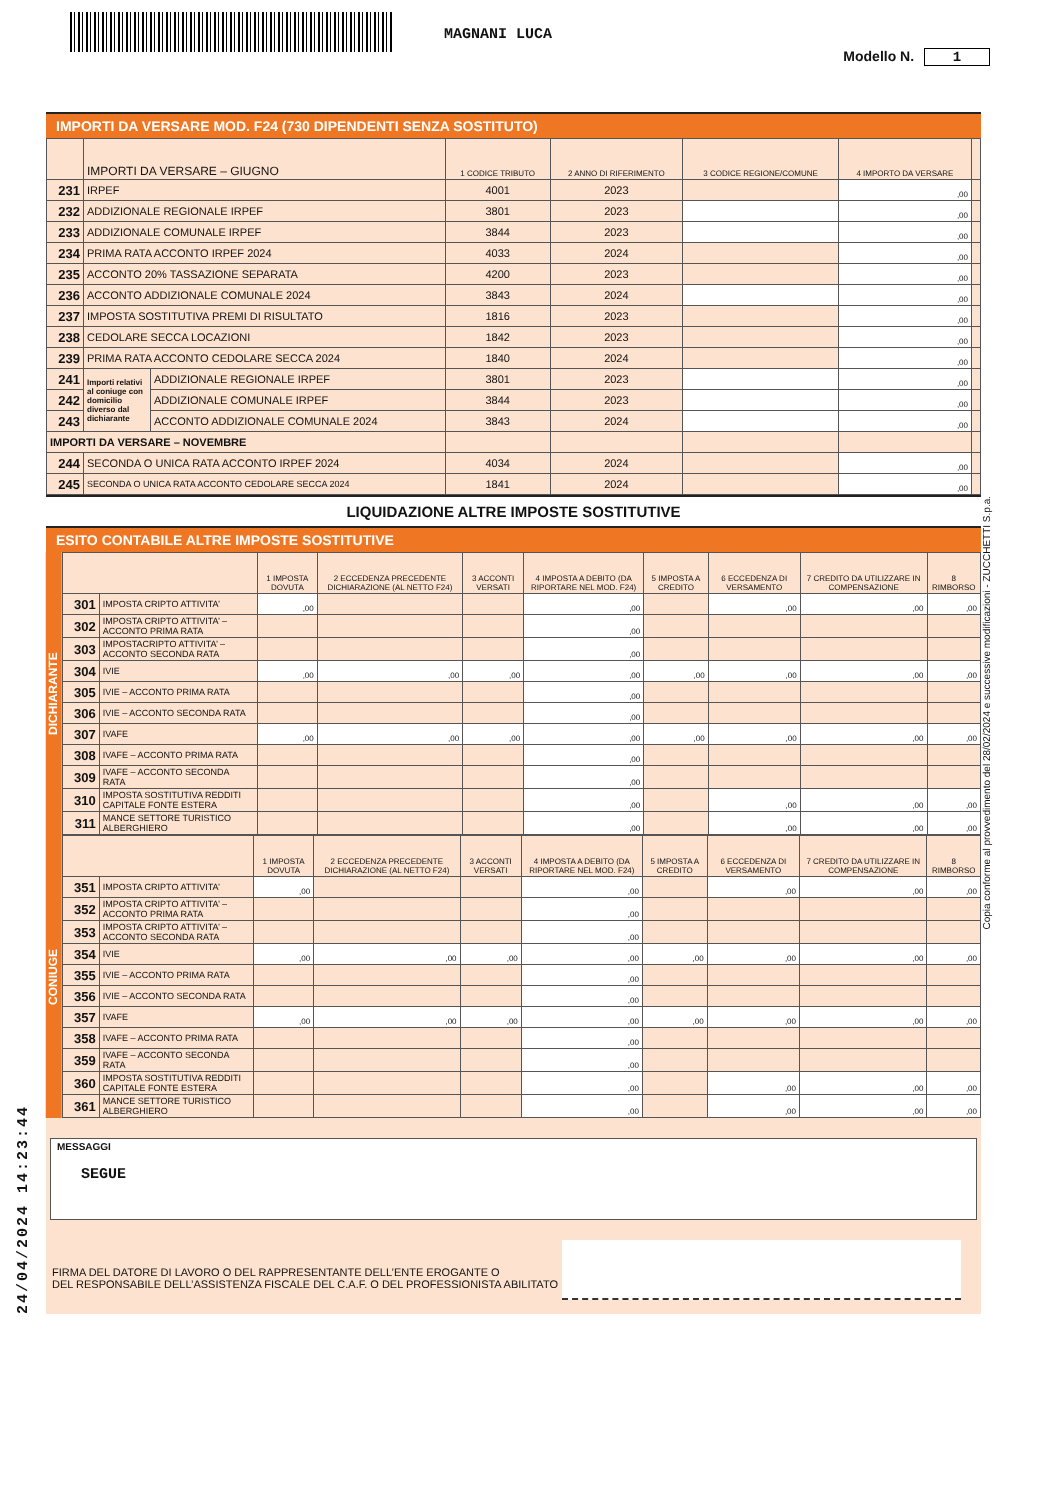MAGNANI LUCA
Modello N. 1
24/04/2024 14:23:44
IMPORTI DA VERSARE MOD. F24 (730 DIPENDENTI SENZA SOSTITUTO)
| | IMPORTI DA VERSARE – GIUGNO | | 1 CODICE TRIBUTO | 2 ANNO DI RIFERIMENTO | 3 CODICE REGIONE/COMUNE | 4 IMPORTO DA VERSARE | |
| --- | --- | --- | --- | --- | --- | --- | --- |
| 231 | IRPEF | | 4001 | 2023 | | ,00 | |
| 232 | ADDIZIONALE REGIONALE IRPEF | | 3801 | 2023 | | ,00 | |
| 233 | ADDIZIONALE COMUNALE IRPEF | | 3844 | 2023 | | ,00 | |
| 234 | PRIMA RATA ACCONTO IRPEF 2024 | | 4033 | 2024 | | ,00 | |
| 235 | ACCONTO 20% TASSAZIONE SEPARATA | | 4200 | 2023 | | ,00 | |
| 236 | ACCONTO ADDIZIONALE COMUNALE 2024 | | 3843 | 2024 | | ,00 | |
| 237 | IMPOSTA SOSTITUTIVA PREMI DI RISULTATO | | 1816 | 2023 | | ,00 | |
| 238 | CEDOLARE SECCA LOCAZIONI | | 1842 | 2023 | | ,00 | |
| 239 | PRIMA RATA ACCONTO CEDOLARE SECCA 2024 | | 1840 | 2024 | | ,00 | |
| 241 | Importi relativi al coniuge con domicilio diverso dal dichiarante | ADDIZIONALE REGIONALE IRPEF | 3801 | 2023 | | ,00 | |
| 242 | | ADDIZIONALE COMUNALE IRPEF | 3844 | 2023 | | ,00 | |
| 243 | | ACCONTO ADDIZIONALE COMUNALE 2024 | 3843 | 2024 | | ,00 | |
| IMPORTI DA VERSARE – NOVEMBRE | | | | | | | |
| 244 | SECONDA O UNICA RATA ACCONTO IRPEF 2024 | | 4034 | 2024 | | ,00 | |
| 245 | SECONDA O UNICA RATA ACCONTO CEDOLARE SECCA 2024 | | 1841 | 2024 | | ,00 | |
LIQUIDAZIONE ALTRE IMPOSTE SOSTITUTIVE
ESITO CONTABILE ALTRE IMPOSTE SOSTITUTIVE
DICHIARANTE
| | | 1 IMPOSTA DOVUTA | 2 ECCEDENZA PRECEDENTE DICHIARAZIONE (AL NETTO F24) | 3 ACCONTI VERSATI | 4 IMPOSTA A DEBITO (DA RIPORTARE NEL MOD. F24) | 5 IMPOSTA A CREDITO | 6 ECCEDENZA DI VERSAMENTO | 7 CREDITO DA UTILIZZARE IN COMPENSAZIONE | 8 RIMBORSO |
| --- | --- | --- | --- | --- | --- | --- | --- | --- | --- |
| 301 | IMPOSTA CRIPTO ATTIVITA’ | ,00 | | | ,00 | | ,00 | ,00 | ,00 |
| 302 | IMPOSTA CRIPTO ATTIVITA’ – ACCONTO PRIMA RATA | | | | ,00 | | | | |
| 303 | IMPOSTACRIPTO ATTIVITA’ – ACCONTO SECONDA RATA | | | | ,00 | | | | |
| 304 | IVIE | ,00 | ,00 | ,00 | ,00 | ,00 | ,00 | ,00 | ,00 |
| 305 | IVIE – ACCONTO PRIMA RATA | | | | ,00 | | | | |
| 306 | IVIE – ACCONTO SECONDA RATA | | | | ,00 | | | | |
| 307 | IVAFE | ,00 | ,00 | ,00 | ,00 | ,00 | ,00 | ,00 | ,00 |
| 308 | IVAFE – ACCONTO PRIMA RATA | | | | ,00 | | | | |
| 309 | IVAFE – ACCONTO SECONDA RATA | | | | ,00 | | | | |
| 310 | IMPOSTA SOSTITUTIVA REDDITI CAPITALE FONTE ESTERA | | | | ,00 | | ,00 | ,00 | ,00 |
| 311 | MANCE SETTORE TURISTICO ALBERGHIERO | | | | ,00 | | ,00 | ,00 | ,00 |
CONIUGE
| | | 1 IMPOSTA DOVUTA | 2 ECCEDENZA PRECEDENTE DICHIARAZIONE (AL NETTO F24) | 3 ACCONTI VERSATI | 4 IMPOSTA A DEBITO (DA RIPORTARE NEL MOD. F24) | 5 IMPOSTA A CREDITO | 6 ECCEDENZA DI VERSAMENTO | 7 CREDITO DA UTILIZZARE IN COMPENSAZIONE | 8 RIMBORSO |
| --- | --- | --- | --- | --- | --- | --- | --- | --- | --- |
| 351 | IMPOSTA CRIPTO ATTIVITA’ | ,00 | | | ,00 | | ,00 | ,00 | ,00 |
| 352 | IMPOSTA CRIPTO ATTIVITA’ – ACCONTO PRIMA RATA | | | | ,00 | | | | |
| 353 | IMPOSTA CRIPTO ATTIVITA’ – ACCONTO SECONDA RATA | | | | ,00 | | | | |
| 354 | IVIE | ,00 | ,00 | ,00 | ,00 | ,00 | ,00 | ,00 | ,00 |
| 355 | IVIE – ACCONTO PRIMA RATA | | | | ,00 | | | | |
| 356 | IVIE – ACCONTO SECONDA RATA | | | | ,00 | | | | |
| 357 | IVAFE | ,00 | ,00 | ,00 | ,00 | ,00 | ,00 | ,00 | ,00 |
| 358 | IVAFE – ACCONTO PRIMA RATA | | | | ,00 | | | | |
| 359 | IVAFE – ACCONTO SECONDA RATA | | | | ,00 | | | | |
| 360 | IMPOSTA SOSTITUTIVA REDDITI CAPITALE FONTE ESTERA | | | | ,00 | | ,00 | ,00 | ,00 |
| 361 | MANCE SETTORE TURISTICO ALBERGHIERO | | | | ,00 | | ,00 | ,00 | ,00 |
MESSAGGI
SEGUE
FIRMA DEL DATORE DI LAVORO O DEL RAPPRESENTANTE DELL’ENTE EROGANTE O
DEL RESPONSABILE DELL’ASSISTENZA FISCALE DEL C.A.F. O DEL PROFESSIONISTA ABILITATO
Copia conforme al provvedimento del 28/02/2024 e successive modificazioni - ZUCCHETTI S.p.a.